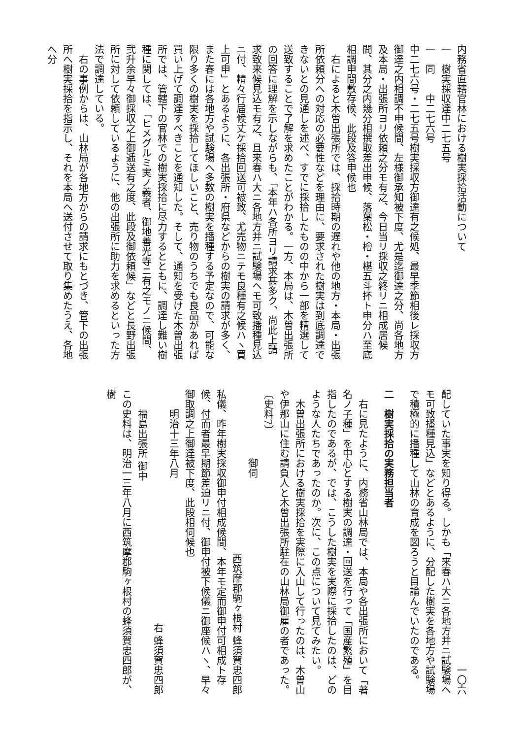内務省直轄官林における樹実採拾活動について
一　樹実採収達中二七五号
一　同　　中二七六号
中二七六号・二七五号樹実採収方御達有之候処、最早季節相後レ採収方御達之内相調不申候間、左様御承知被下度、尤是迄御達之分、尚各地方及本局・出張所ヨリ依頼之分モ有之、今日当リ採収之終リニ相成居候間、其分之内幾分相撰取差出申候、落葉松・檜・椹五斗抔ト申分ハ至底相調申間敷存候、此段及答申候也
右によると木曽出張所では、採拾時期の遅れや他の地方・本局・出張所依頼分への対応の必要性などを理由に、要求された樹実は到底調達できないとの見通しを述べ、すでに採拾したものの中から一部を精選して送致することで了解を求めたことがわかる。一方、本局は、木曽出張所の回答に理解を示しながらも、「本年ハ各所ヨリ請求甚多ク、尚此上請求致来候見込モ有之、且来春ハ大ニ各地方并ニ試験場ヘモ可致播種見込ニ付、精々行届候丈ケ採拾回送可被致、尤売物ニテモ良種有之候ハヽ買上可申」とあるように、各出張所・府県などからの樹実の請求が多く、また春には各地方や試験場へ多数の樹実を播種する予定なので、可能な限り多くの樹実を採拾してほしいこと、売り物のうちでも良品があれば買い上げて調達すべきことを通知した。そして、通知を受けた木曽出張所では、管轄下の官林での樹実採拾に尽力するとともに、調達し難い樹種に関しては、「ヒメグルミ実ノ義者、御地善光寺ニ有之モノニ候間、弐升余早々御採収之上御逓送有之度、此段及御依頼候」などと長野出張所に対して依頼しているように、他の出張所に助力を求めるといった方法で調達している。
右の事例からは、山林局が各地方からの請求にもとづき、管下の出張所へ樹実採拾を指示し、それを本局へ送付させて取り集めたうえ、各地へ分
一〇六
配していた事実を知り得る。しかも「来春ハ大ニ各地方并ニ試験場ヘモ可致播種見込」などとあるように、分配した樹実を各地方や試験場で積極的に播種して山林の育成を図ろうと目論んでいたのである。
二　樹実採拾の実務担当者
右に見たように、内務省山林局では、本局や各出張所において「著名ノ子種」を中心とする樹実の調達・回送を行って「国産繁殖」を目指したのであるが、では、こうした樹実を実際に採拾したのは、どのような人たちであったのか。次に、この点について見てみたい。
木曽出張所における樹実採拾を実際に入山して行ったのは、木曽山や伊那山に住む請負人と木曽出張所駐在の山林局御雇の者であった。
〔史料7〕
　　　　　　　御伺
西筑摩郡駒ヶ根村 蜂須賀忠四郎
私儀、昨年樹実採収御申付相成候間、本年モ定而御申付可相成ト存候、付而者最早期節差迫リニ付、御申付被下候儀ニ御座候ハヽ、早々御取調之上御達被下度、此段相伺候也
　　明治十三年八月
右 蜂須賀忠四郎
　　福島出張所 御中
この史料は、明治一三年八月に西筑摩郡駒ヶ根村の蜂須賀忠四郎が、樹